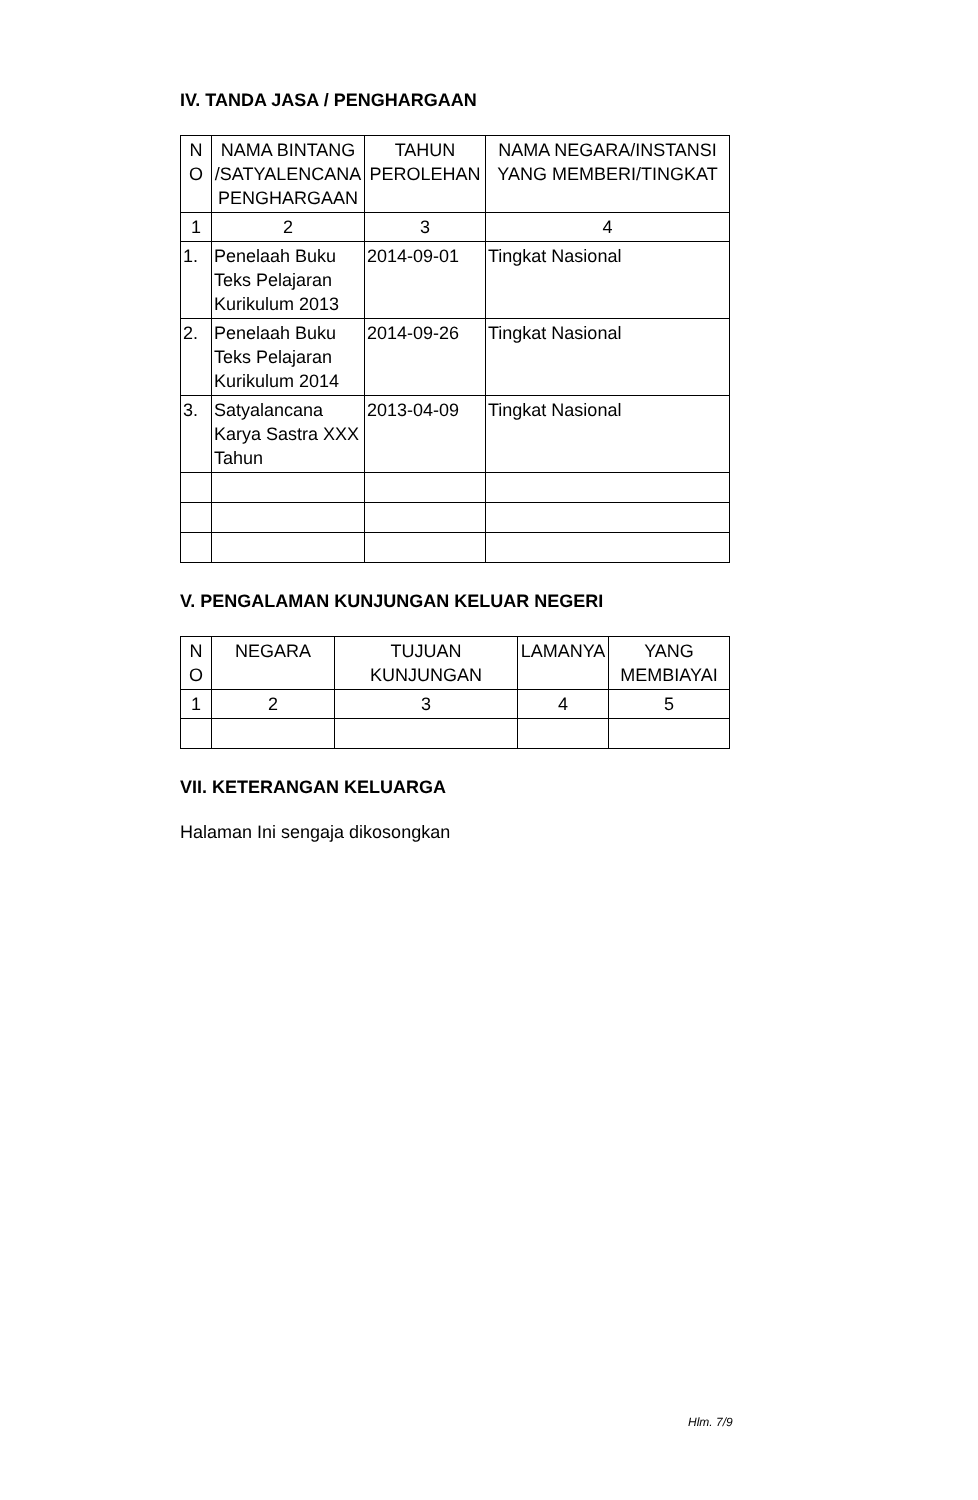IV. TANDA JASA / PENGHARGAAN
| N O | NAMA BINTANG /SATYALENCANA PENGHARGAAN | TAHUN PEROLEHAN | NAMA NEGARA/INSTANSI YANG MEMBERI/TINGKAT |
| --- | --- | --- | --- |
| 1 | 2 | 3 | 4 |
| 1. | Penelaah Buku Teks Pelajaran Kurikulum 2013 | 2014-09-01 | Tingkat Nasional |
| 2. | Penelaah Buku Teks Pelajaran Kurikulum 2014 | 2014-09-26 | Tingkat Nasional |
| 3. | Satyalancana Karya Sastra XXX Tahun | 2013-04-09 | Tingkat Nasional |
V. PENGALAMAN KUNJUNGAN KELUAR NEGERI
| N O | NEGARA | TUJUAN KUNJUNGAN | LAMANYA | YANG MEMBIAYAI |
| --- | --- | --- | --- | --- |
| 1 | 2 | 3 | 4 | 5 |
VII. KETERANGAN KELUARGA
Halaman Ini sengaja dikosongkan
Hlm. 7/9